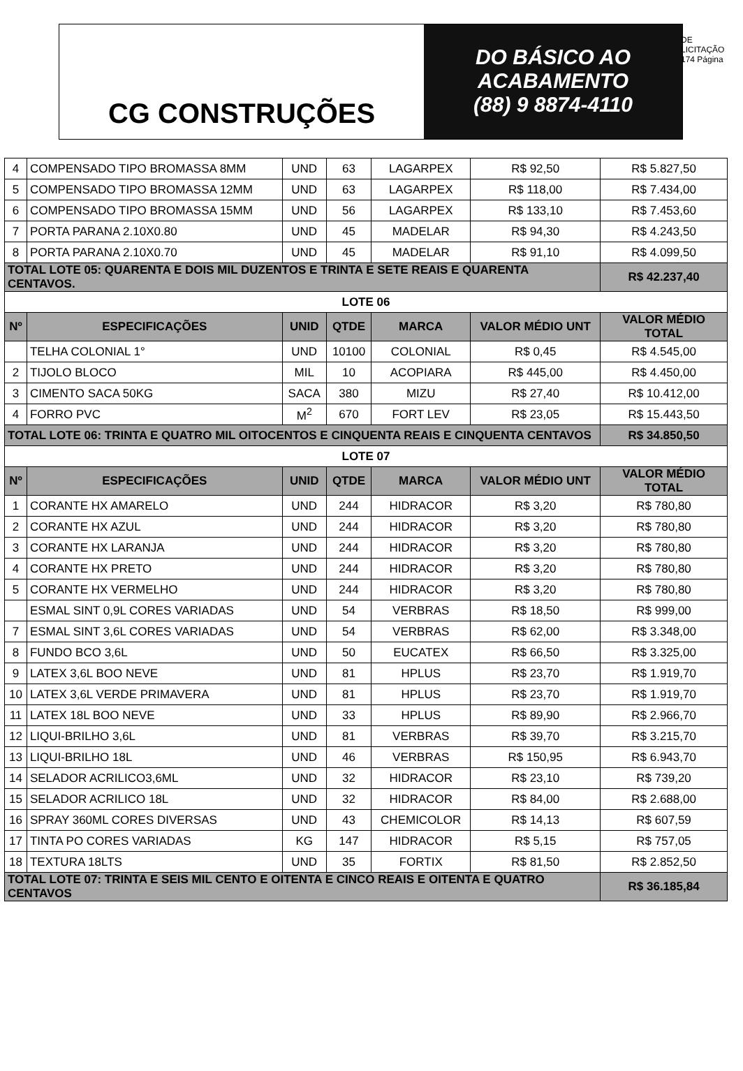CG CONSTRUÇÕES
DO BÁSICO AO
ACABAMENTO
(88) 9 8874-4110
DE LICITAÇÃO 174 Página
| 4 | COMPENSADO TIPO BROMASSA 8MM | UND | 63 | LAGARPEX | R$ 92,50 | R$ 5.827,50 |
| 5 | COMPENSADO TIPO BROMASSA 12MM | UND | 63 | LAGARPEX | R$ 118,00 | R$ 7.434,00 |
| 6 | COMPENSADO TIPO BROMASSA 15MM | UND | 56 | LAGARPEX | R$ 133,10 | R$ 7.453,60 |
| 7 | PORTA PARANA 2.10X0.80 | UND | 45 | MADELAR | R$ 94,30 | R$ 4.243,50 |
| 8 | PORTA PARANA 2.10X0.70 | UND | 45 | MADELAR | R$ 91,10 | R$ 4.099,50 |
| TOTAL LOTE 05: QUARENTA E DOIS MIL DUZENTOS E TRINTA E SETE REAIS E QUARENTA CENTAVOS. | | | | | | R$ 42.237,40 |
| LOTE 06 | | | | | | |
| Nº | ESPECIFICAÇÕES | UNID | QTDE | MARCA | VALOR MÉDIO UNT | VALOR MÉDIO TOTAL |
| | TELHA COLONIAL 1° | UND | 10100 | COLONIAL | R$ 0,45 | R$ 4.545,00 |
| 2 | TIJOLO BLOCO | MIL | 10 | ACOPIARA | R$ 445,00 | R$ 4.450,00 |
| 3 | CIMENTO SACA 50KG | SACA | 380 | MIZU | R$ 27,40 | R$ 10.412,00 |
| 4 | FORRO PVC | M<sup>2</sup> | 670 | FORT LEV | R$ 23,05 | R$ 15.443,50 |
| TOTAL LOTE 06: TRINTA E QUATRO MIL OITOCENTOS E CINQUENTA REAIS E CINQUENTA CENTAVOS | | | | | | R$ 34.850,50 |
| LOTE 07 | | | | | | |
| Nº | ESPECIFICAÇÕES | UNID | QTDE | MARCA | VALOR MÉDIO UNT | VALOR MÉDIO TOTAL |
| 1 | CORANTE HX AMARELO | UND | 244 | HIDRACOR | R$ 3,20 | R$ 780,80 |
| 2 | CORANTE HX AZUL | UND | 244 | HIDRACOR | R$ 3,20 | R$ 780,80 |
| 3 | CORANTE HX LARANJA | UND | 244 | HIDRACOR | R$ 3,20 | R$ 780,80 |
| 4 | CORANTE HX PRETO | UND | 244 | HIDRACOR | R$ 3,20 | R$ 780,80 |
| 5 | CORANTE HX VERMELHO | UND | 244 | HIDRACOR | R$ 3,20 | R$ 780,80 |
| | ESMAL SINT 0,9L CORES VARIADAS | UND | 54 | VERBRAS | R$ 18,50 | R$ 999,00 |
| 7 | ESMAL SINT 3,6L CORES VARIADAS | UND | 54 | VERBRAS | R$ 62,00 | R$ 3.348,00 |
| 8 | FUNDO BCO 3,6L | UND | 50 | EUCATEX | R$ 66,50 | R$ 3.325,00 |
| 9 | LATEX 3,6L BOO NEVE | UND | 81 | HPLUS | R$ 23,70 | R$ 1.919,70 |
| 10 | LATEX 3,6L VERDE PRIMAVERA | UND | 81 | HPLUS | R$ 23,70 | R$ 1.919,70 |
| 11 | LATEX 18L BOO NEVE | UND | 33 | HPLUS | R$ 89,90 | R$ 2.966,70 |
| 12 | LIQUI-BRILHO 3,6L | UND | 81 | VERBRAS | R$ 39,70 | R$ 3.215,70 |
| 13 | LIQUI-BRILHO 18L | UND | 46 | VERBRAS | R$ 150,95 | R$ 6.943,70 |
| 14 | SELADOR ACRILICO3,6ML | UND | 32 | HIDRACOR | R$ 23,10 | R$ 739,20 |
| 15 | SELADOR ACRILICO 18L | UND | 32 | HIDRACOR | R$ 84,00 | R$ 2.688,00 |
| 16 | SPRAY 360ML CORES DIVERSAS | UND | 43 | CHEMICOLOR | R$ 14,13 | R$ 607,59 |
| 17 | TINTA PO CORES VARIADAS | KG | 147 | HIDRACOR | R$ 5,15 | R$ 757,05 |
| 18 | TEXTURA 18LTS | UND | 35 | FORTIX | R$ 81,50 | R$ 2.852,50 |
| TOTAL LOTE 07: TRINTA E SEIS MIL CENTO E OITENTA E CINCO REAIS E OITENTA E QUATRO CENTAVOS | | | | | | R$ 36.185,84 |